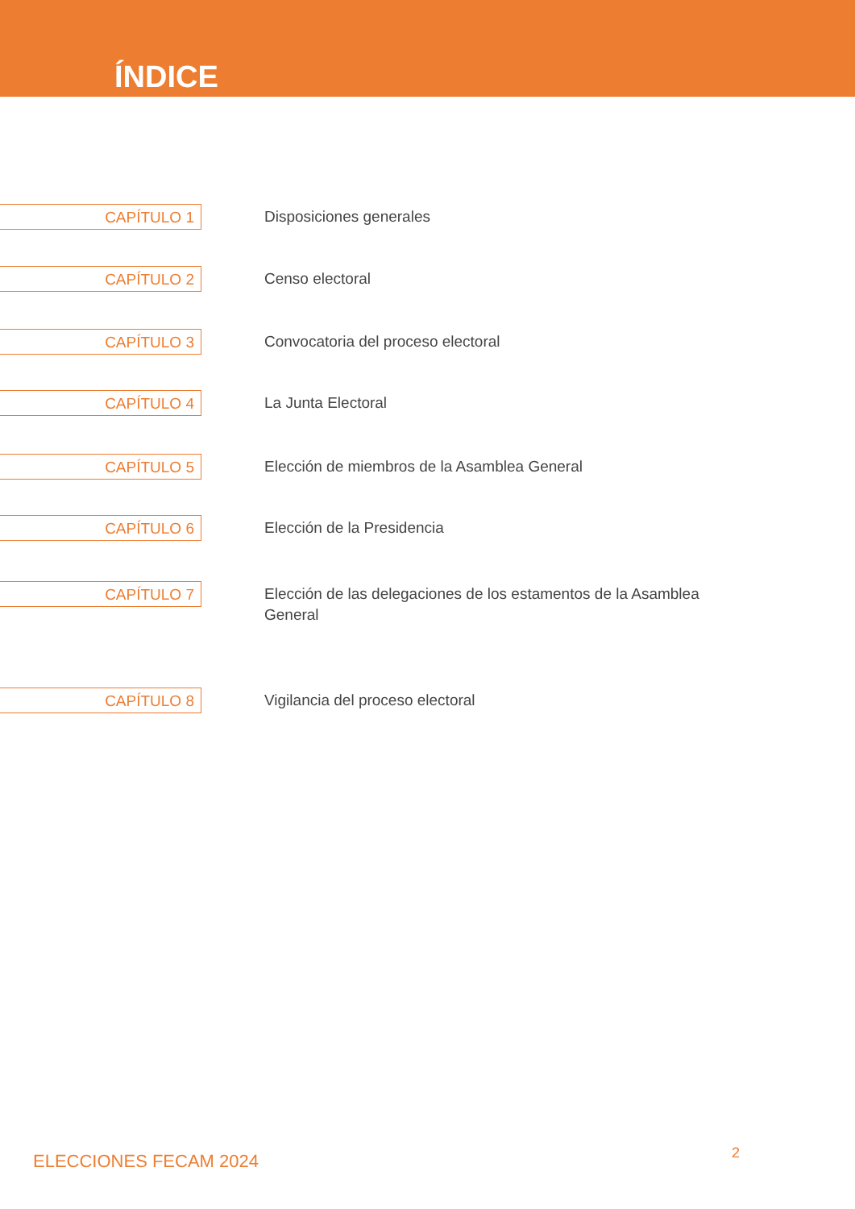ÍNDICE
CAPÍTULO 1
Disposiciones generales
CAPÍTULO 2
Censo electoral
CAPÍTULO 3
Convocatoria del proceso electoral
CAPÍTULO 4
La Junta Electoral
CAPÍTULO 5
Elección de miembros de la Asamblea General
CAPÍTULO 6
Elección de la Presidencia
CAPÍTULO 7
Elección de las delegaciones de los estamentos de la Asamblea General
CAPÍTULO 8
Vigilancia del proceso electoral
ELECCIONES FECAM 2024 2